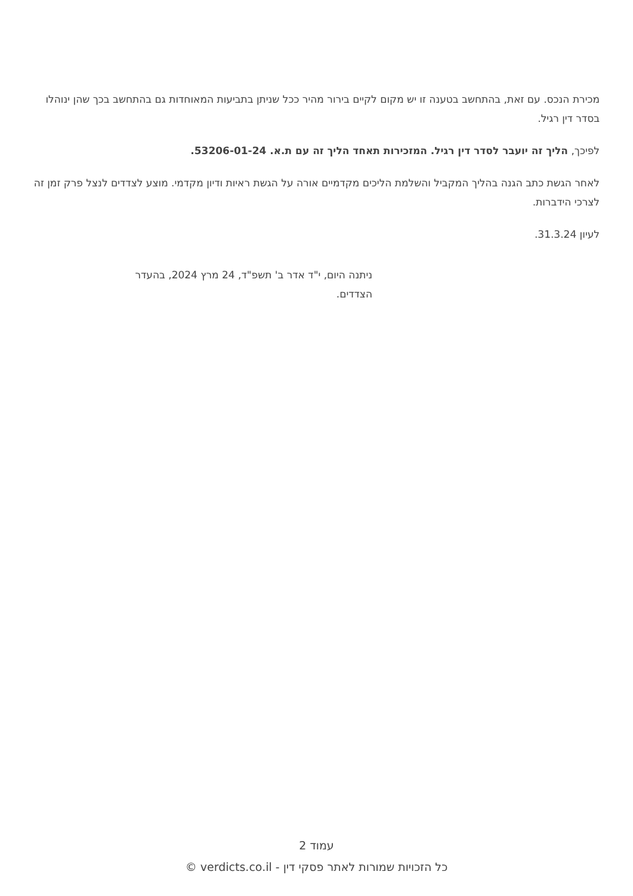מכירת הנכס. עם זאת, בהתחשב בטענה זו יש מקום לקיים בירור מהיר ככל שניתן בתביעות המאוחדות גם בהתחשב בכך שהן ינוהלו בסדר דין רגיל.
לפיכך, הליך זה יועבר לסדר דין רגיל. המזכירות תאחד הליך זה עם ת.א. 53206-01-24.
לאחר הגשת כתב הגנה בהליך המקביל והשלמת הליכים מקדמיים אורה על הגשת ראיות ודיון מקדמי. מוצע לצדדים לנצל פרק זמן זה לצרכי הידברות.
לעיון 31.3.24.
ניתנה היום, י"ד אדר ב' תשפ"ד, 24 מרץ 2024, בהעדר הצדדים.
עמוד 2
כל הזכויות שמורות לאתר פסקי דין - verdicts.co.il ©